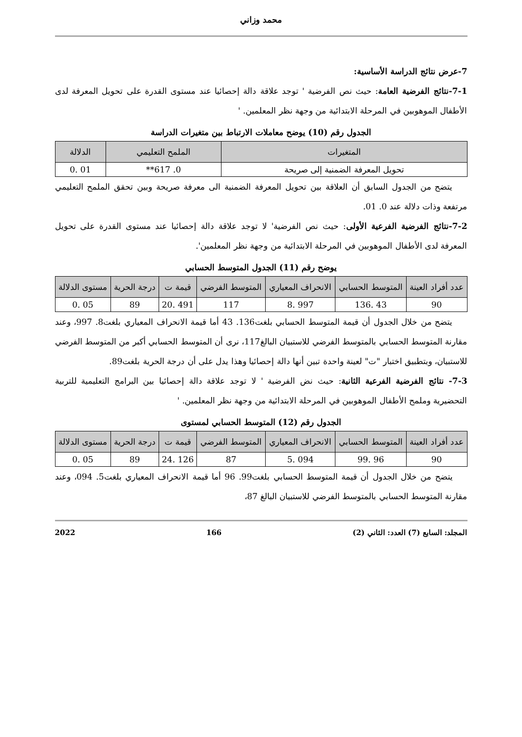محمد وزاني
7-عرض نتائج الدراسة الأساسية:
7-1-نتائج الفرضية العامة: حيث نص الفرضية ' توجد علاقة دالة إحصائيا عند مستوى القدرة على تحويل المعرفة لدى الأطفال الموهوبين في المرحلة الابتدائية من وجهة نظر المعلمين. '
الجدول رقم (10) يوضح معاملات الارتباط بين متغيرات الدراسة
| المتغيرات | الملمح التعليمي | الدلالة |
| --- | --- | --- |
| تحويل المعرفة الضمنية إلى صريحة | 0. 617** | 01 .0 |
يتضح من الجدول السابق أن العلاقة بين تحويل المعرفة الضمنية الى معرفة صريحة وبين تحقق الملمح التعليمي مرتفعة وذات دلالة عند 0. 01.
7-2-نتائج الفرضية الفرعية الأولى: حيث نص الفرضية' لا توجد علاقة دالة إحصائيا عند مستوى القدرة على تحويل المعرفة لدى الأطفال الموهوبين في المرحلة الابتدائية من وجهة نظر المعلمين'.
يوضح رقم (11) الجدول المتوسط الحسابي
| عدد أفراد العينة | المتوسط الحسابي | الانحراف المعياري | المتوسط الفرضي | قيمة ت | درجة الحرية | مستوى الدلالة |
| --- | --- | --- | --- | --- | --- | --- |
| 90 | 43 .136 | 997 .8 | 117 | 491 .20 | 89 | 05 .0 |
يتضح من خلال الجدول أن قيمة المتوسط الحسابي بلغت136. 43 أما قيمة الانحراف المعياري بلغت8. 997، وعند مقارنة المتوسط الحسابي بالمتوسط الفرضي للاستبيان البالغ117، نرى أن المتوسط الحسابي أكبر من المتوسط الفرضي للاستبيان، وبتطبيق اختبار "ت" لعينة واحدة تبين أنها دالة إحصائيا وهذا يدل على أن درجة الحرية بلغت89.
7-3- نتائج الفرضية الفرعية الثانية: حيث نض الفرضية ' لا توجد علاقة دالة إحصائيا بين البرامج التعليمية للتربية التحضيرية وملمح الأطفال الموهوبين في المرحلة الابتدائية من وجهة نظر المعلمين. '
الجدول رقم (12) المتوسط الحسابي لمستوى
| عدد أفراد العينة | المتوسط الحسابي | الانحراف المعياري | المتوسط الفرضي | قيمة ت | درجة الحرية | مستوى الدلالة |
| --- | --- | --- | --- | --- | --- | --- |
| 90 | 96 .99 | 094 .5 | 87 | 126 .24 | 89 | 05 .0 |
يتضح من خلال الجدول أن قيمة المتوسط الحسابي بلغت99. 96 أما قيمة الانحراف المعياري بلغت5. 094، وعند مقارنة المتوسط الحسابي بالمتوسط الفرضي للاستبيان البالغ 87،
المجلد: السابع (7) العدد: الثاني (2) 166 2022